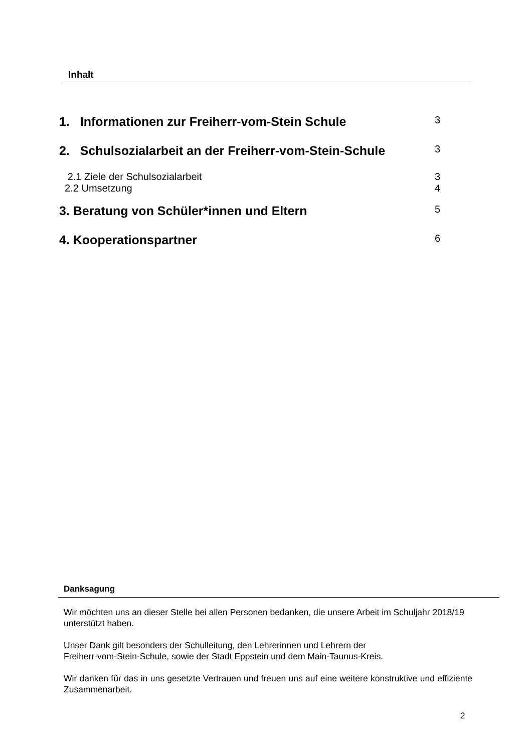Inhalt
1. Informationen zur Freiherr-vom-Stein Schule 3
2. Schulsozialarbeit an der Freiherr-vom-Stein-Schule 3
2.1 Ziele der Schulsozialarbeit 3
2.2 Umsetzung 4
3. Beratung von Schüler*innen und Eltern 5
4. Kooperationspartner 6
Danksagung
Wir möchten uns an dieser Stelle bei allen Personen bedanken, die unsere Arbeit im Schuljahr 2018/19 unterstützt haben.
Unser Dank gilt besonders der Schulleitung, den Lehrerinnen und Lehrern der
Freiherr-vom-Stein-Schule, sowie der Stadt Eppstein und dem Main-Taunus-Kreis.
Wir danken für das in uns gesetzte Vertrauen und freuen uns auf eine weitere konstruktive und effiziente Zusammenarbeit.
2